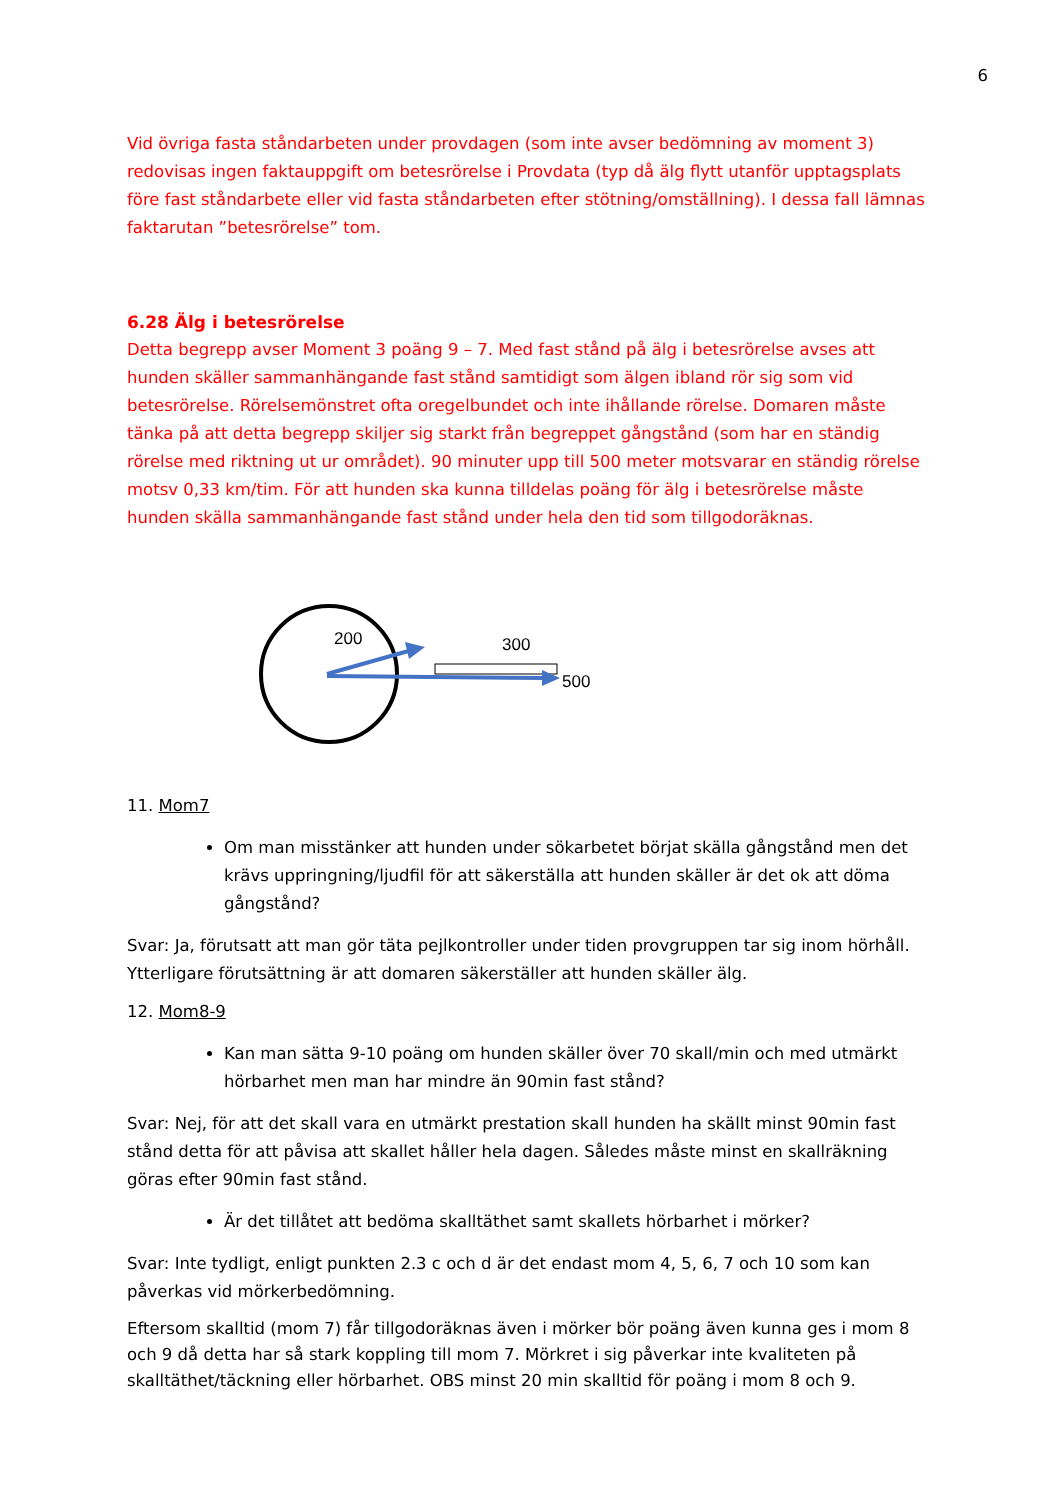6
Vid övriga fasta ståndarbeten under provdagen (som inte avser bedömning av moment 3) redovisas ingen faktauppgift om betesrörelse i Provdata (typ då älg flytt utanför upptagsplats före fast ståndarbete eller vid fasta ståndarbeten efter stötning/omställning). I dessa fall lämnas faktarutan ”betesrörelse” tom.
6.28 Älg i betesrörelse
Detta begrepp avser Moment 3 poäng 9 – 7. Med fast stånd på älg i betesrörelse avses att hunden skäller sammanhängande fast stånd samtidigt som älgen ibland rör sig som vid betesrörelse. Rörelsemönstret ofta oregelbundet och inte ihållande rörelse. Domaren måste tänka på att detta begrepp skiljer sig starkt från begreppet gångstånd (som har en ständig rörelse med riktning ut ur området). 90 minuter upp till 500 meter motsvarar en ständig rörelse motsv 0,33 km/tim. För att hunden ska kunna tilldelas poäng för älg i betesrörelse måste hunden skälla sammanhängande fast stånd under hela den tid som tillgodoräknas.
200
300
500
11. Mom7
Om man misstänker att hunden under sökarbetet börjat skälla gångstånd men det krävs uppringning/ljudfil för att säkerställa att hunden skäller är det ok att döma gångstånd?
Svar: Ja, förutsatt att man gör täta pejlkontroller under tiden provgruppen tar sig inom hörhåll. Ytterligare förutsättning är att domaren säkerställer att hunden skäller älg.
12. Mom8-9
Kan man sätta 9-10 poäng om hunden skäller över 70 skall/min och med utmärkt hörbarhet men man har mindre än 90min fast stånd?
Svar: Nej, för att det skall vara en utmärkt prestation skall hunden ha skällt minst 90min fast stånd detta för att påvisa att skallet håller hela dagen. Således måste minst en skallräkning göras efter 90min fast stånd.
Är det tillåtet att bedöma skalltäthet samt skallets hörbarhet i mörker?
Svar: Inte tydligt, enligt punkten 2.3 c och d är det endast mom 4, 5, 6, 7 och 10 som kan påverkas vid mörkerbedömning.
Eftersom skalltid (mom 7) får tillgodoräknas även i mörker bör poäng även kunna ges i mom 8 och 9 då detta har så stark koppling till mom 7. Mörkret i sig påverkar inte kvaliteten på skalltäthet/täckning eller hörbarhet. OBS minst 20 min skalltid för poäng i mom 8 och 9.